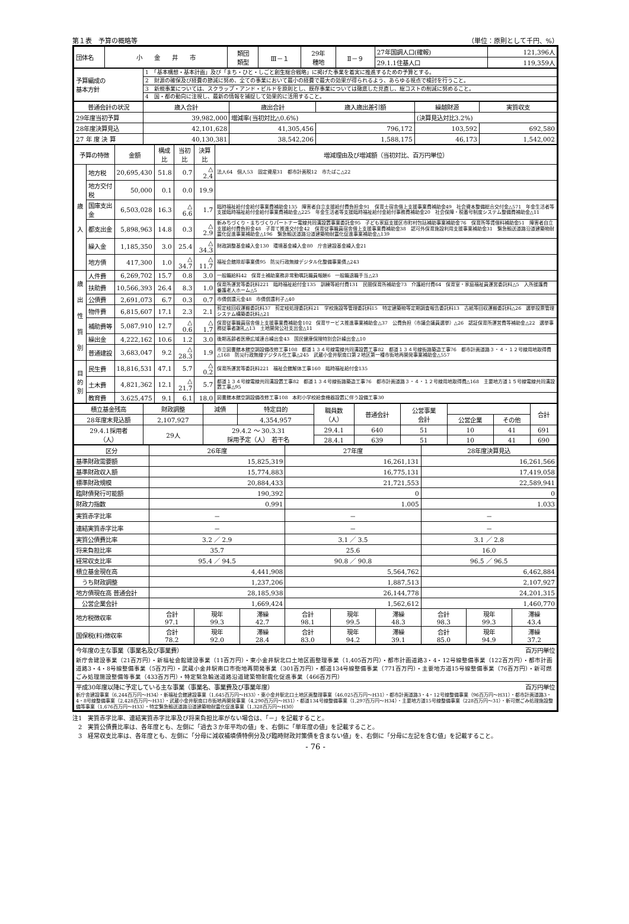第１表　予算の概略等 （単位：原則として千円、%）
| 団体名 | 小 金 井 市 | 類団 類型 | Ⅲ－１ | 29年 種地 | Ⅱ－９ | 27年国調人口(確報) | 121,396人 |
| | | | | | | 29.1.1住基人口 | 119,359人 |
| 予算編成の 基本方針 | 1 「基本構想・基本計画」及び「まち・ひと・しごと創生総合戦略」に掲げた事業を着実に推進するための予算とする。 |
| | 2 財源の確保及び経費の節減に努め、全ての事業において最小の経費で最大の効果が得られるよう、あらゆる視点で検討を行うこと。 |
| | 3 新規事業については、スクラップ・アンド・ビルドを原則とし、既存事業については徹底した見直し、総コストの削減に努めること。 |
| | 4 国・都の動向に注視し、最新の情報を捕捉して効果的に活用すること。 |
| 普通会計の状況 | 歳入合計 | 歳出合計 | 歳入歳出差引額 | 繰越財源 | 実質収支 |
| --- | --- | --- | --- | --- | --- |
| 29年度当初予算 | 39,982,000 | 増減率(当初対比△0.6%) | | (決算見込対比3.2%) | |
| 28年度決算見込 | 42,101,628 | 41,305,456 | 796,172 | 103,592 | 692,580 |
| 27 年 度 決 算 | 40,130,381 | 38,542,206 | 1,588,175 | 46,173 | 1,542,002 |
| 予算の特徴 | | 金額 | 構成比 | 当初比 | 決算比 | 増減理由及び増減額（当初対比、百万円単位） |
| --- | --- | --- | --- | --- | --- | --- |
| 歳 入 | 地方税 | 20,695,430 | 51.8 | 0.7 | △ 2.4 | 法人64 個人53 固定資産31 都市計画税12 市たばこ△22 |
| | 地方交付税 | 50,000 | 0.1 | 0.0 | 19.9 | |
| | 国庫支出金 | 6,503,028 | 16.3 | △ 6.6 | 1.7 | 臨時福祉給付金給付事業費補助金135 障害者自立支援給付費負担金91 保育士宿舎借上支援事業費補助金49 社会資本整備総合交付金△571 年金生活者等支援臨時福祉給付金給付事業費補助金△225 年金生活者等支援臨時福祉給付金給付事務費補助金20 社会保障・税番号制度システム整備費補助金△11 |
| | 都支出金 | 5,898,963 | 14.8 | 0.3 | △ 2.9 | 新みちづくり・まちづくりパートナー電線共同溝設置事業委託金95 子ども家庭支援区市町村包括補助事業補助金76 保育所等賃借料補助金51 障害者自立支援給付費負担金48 子育て推進交付金42 保育従事職員宿舎借上支援事業費補助金38 認可外保育施設利用支援事業補助金31 緊急輸送道路沿道建築物耐震化促進事業補助金△196 緊急輸送道路沿道建築物耐震化促進事業補助金△139 |
| | 繰入金 | 1,185,350 | 3.0 | 25.4 | △ 34.3 | 財政調整基金繰入金130 環境基金繰入金80 庁舎建設基金繰入金21 |
| | 地方債 | 417,300 | 1.0 | △ 34.7 | △ 11.7 | 福祉会館除却事業債95 防災行政無線デジタル化整備事業債△243 |
| 歳 出 性 質 別 | 人件費 | 6,269,702 | 15.7 | 0.8 | 3.0 | 一般職給料42 保育士補助業務非常勤嘱託職員報酬6 一般職退職手当△23 |
| | 扶助費 | 10,566,393 | 26.4 | 8.3 | 1.0 | 保育所運営等委託料221 臨時福祉給付金135 訓練等給付費131 民間保育所補助金73 介護給付費64 保育室・家庭福祉員運営委託料△5 入所援護費 養護老人ホーム△5 |
| | 公債費 | 2,691,073 | 6.7 | 0.3 | 0.7 | 市債償還元金48 市債償還利子△40 |
| | 物件費 | 6,815,607 | 17.1 | 2.3 | 2.1 | 剪定枝回収運搬委託料37 剪定枝処理委託料21 学校施設等管理委託料15 特定建築物等定期調査報告委託料13 古紙等回収運搬委託料△26 選挙投票管理システム構築委託料△21 |
| | 補助費等 | 5,087,910 | 12.7 | △ 0.6 | △ 1.7 | 保育従事職員宿舎借上支援事業費補助金102 保育サービス推進事業補助金△37 公費負担（市議会議員選挙）△26 認証保育所運営費等補助金△22 選挙事務従事者謝礼△13 土地開発公社支出金△11 |
| | 繰出金 | 4,222,162 | 10.6 | 1.2 | 3.0 | 後期高齢者医療広域連合繰出金43 国民健康保険特別会計繰出金△10 |
| | 普通建設 | 3,683,047 | 9.2 | △ 28.3 | 1.9 | 市立図書館本館空調設備改修工事108 都道１３４号線電線共同溝設置工事82 都道１３４号線街路築造工事76 都市計画道路３・４・１２号線用地取得費△168 防災行政無線デジタル化工事△245 武蔵小金井駅南口第２地区第一種市街地再開発事業補助金△557 |
| 目 的 別 | 民生費 | 18,816,531 | 47.1 | 5.7 | △ 0.2 | 保育所運営等委託料221 福祉会館解体工事160 臨時福祉給付金135 |
| | 土木費 | 4,821,362 | 12.1 | △ 21.7 | 5.7 | 都道１３４号線電線共同溝設置工事82 都道１３４号線街路築造工事76 都市計画道路３・４・１２号線用地取得費△168 主要地方道１５号線電線共同溝設置工事△95 |
| | 教育費 | 3,625,475 | 9.1 | 6.1 | 18.0 | 図書館本館空調設備改修工事108 本町小学校給食機器設置に伴う設備工事30 |
| 積立基金残高 | 財政調整 | 減債 | 特定目的 | 職員数 （人） | 普通会計 | 公営事業 会計 | | | 合計 |
| 28年度末見込額 | 2,107,927 | | 4,354,957 | | | | 公営企業 | その他 | |
| 29.4.1採用者 （人） | 29人 | 29.4.2 ～ 30.3.31 採用予定（人） 若干名 | | 29.4.1 | 640 | 51 | 10 | 41 | 691 |
| | | | | 28.4.1 | 639 | 51 | 10 | 41 | 690 |
| 区分 | 26年度 | | | 27年度 | | | 28年度決算見込 | | |
| --- | --- | --- | --- | --- | --- | --- | --- | --- | --- |
| 基準財政需要額 | 15,825,319 | | | 16,261,131 | | | 16,261,566 | | |
| 基準財政収入額 | 15,774,883 | | | 16,775,131 | | | 17,419,058 | | |
| 標準財政規模 | 20,884,433 | | | 21,721,553 | | | 22,589,941 | | |
| 臨財債発行可能額 | 190,392 | | | 0 | | | 0 | | |
| 財政力指数 | 0.991 | | | 1.005 | | | 1.033 | | |
| 実質赤字比率 | － | | | － | | | － | | |
| 連結実質赤字比率 | － | | | － | | | － | | |
| 実質公債費比率 | 3.2 ／ 2.9 | | | 3.1 ／ 3.5 | | | 3.1 ／ 2.8 | | |
| 将来負担比率 | 35.7 | | | 25.6 | | | 16.0 | | |
| 経常収支比率 | 95.4 ／ 94.5 | | | 90.8 ／ 90.8 | | | 96.5 ／ 96.5 | | |
| 積立基金現在高 | 4,441,908 | | | 5,564,762 | | | 6,462,884 | | |
| うち財政調整 | 1,237,206 | | | 1,887,513 | | | 2,107,927 | | |
| 地方債現在高 普通会計 | 28,185,938 | | | 26,144,778 | | | 24,201,315 | | |
| 公営企業会計 | 1,669,424 | | | 1,562,612 | | | 1,460,770 | | |
| 地方税徴収率 | 合計 97.1 | 現年 99.3 | 滞繰 42.7 | 合計 98.1 | 現年 99.5 | 滞繰 48.3 | 合計 98.3 | 現年 99.3 | 滞繰 43.4 |
| 国保税(料)徴収率 | 合計 78.2 | 現年 92.0 | 滞繰 28.4 | 合計 83.0 | 現年 94.2 | 滞繰 39.1 | 合計 85.0 | 現年 94.9 | 滞繰 37.2 |
| 今年度の主な事業（事業名及び事業費） 百万円単位 |
| 新庁舎建設事業（21百万円）・新福祉会館建設事業（11百万円）・東小金井駅北口土地区画整理事業（1,405百万円）・都市計画道路3・4・12号線整備事業（122百万円）・都市計画道路3・4・8号線整備事業（5百万円）・武蔵小金井駅南口市街地再開発事業（301百万円）・都道134号線整備事業（771百万円）・主要地方道15号線整備事業（76百万円）・新可燃ごみ処理施設整備等事業（433百万円）・特定緊急輸送道路沿道建築物耐震化促進事業（466百万円） |
| 平成30年度以降に予定している主な事業（事業名、事業費及び事業年度） 百万円単位 |
| 新庁舎建設事業（6,244百万円～H34）・新福祉会館建設事業（1,645百万円～H33）・東小金井駅北口土地区画整理事業（46,025百万円～H31）・都市計画道路3・4・12号線整備事業（96百万円～H31）・都市計画道路3・4・8号線整備事業（2,428百万円～H31）・武蔵小金井駅南口市街地再開発事業（4,290百万円～H31）・都道134号線整備事業（1,297百万円～H34）・主要地方道15号線整備事業（228百万円～31）・新可燃ごみ処理施設整備等事業（1,676百万円～H33）・特定緊急輸送道路沿道建築物耐震化促進事業（1,328百万円～H30） |
注1　実質赤字比率、連結実質赤字比率及び将来負担比率がない場合は、「－」を記載すること。
　2　実質公債費比率は、各年度とも、左側に「過去３か年平均の値」を、右側に「単年度の値」を記載すること。
　3　経常収支比率は、各年度とも、左側に「分母に減収補填債特例分及び臨時財政対策債を含まない値」を、右側に「分母に左記を含む値」を記載すること。
- 76 -